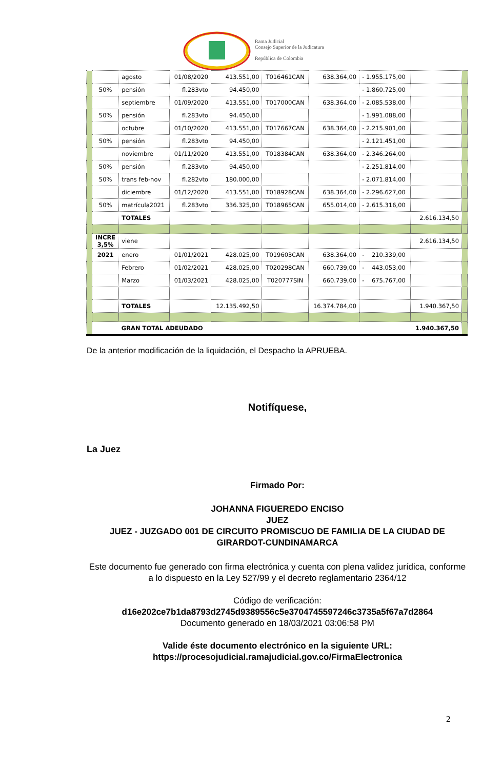Rama Judicial
Consejo Superior de la Judicatura
República de Colombia
| | | agosto | 01/08/2020 | 413.551,00 | T016461CAN | 638.364,00 | - 1.955.175,00 | | |
| | 50% | pensión | fl.283vto | 94.450,00 | | | - 1.860.725,00 | | |
| | | septiembre | 01/09/2020 | 413.551,00 | T017000CAN | 638.364,00 | - 2.085.538,00 | | |
| | 50% | pensión | fl.283vto | 94.450,00 | | | - 1.991.088,00 | | |
| | | octubre | 01/10/2020 | 413.551,00 | T017667CAN | 638.364,00 | - 2.215.901,00 | | |
| | 50% | pensión | fl.283vto | 94.450,00 | | | - 2.121.451,00 | | |
| | | noviembre | 01/11/2020 | 413.551,00 | T018384CAN | 638.364,00 | - 2.346.264,00 | | |
| | 50% | pensión | fl.283vto | 94.450,00 | | | - 2.251.814,00 | | |
| | 50% | trans feb-nov | fl.282vto | 180.000,00 | | | - 2.071.814,00 | | |
| | | diciembre | 01/12/2020 | 413.551,00 | T018928CAN | 638.364,00 | - 2.296.627,00 | | |
| | 50% | matrícula2021 | fl.283vto | 336.325,00 | T018965CAN | 655.014,00 | - 2.615.316,00 | | |
| | | TOTALES | | | | | | 2.616.134,50 | |
| | INCRE 3,5% | viene | | | | | | 2.616.134,50 | |
| | 2021 | enero | 01/01/2021 | 428.025,00 | T019603CAN | 638.364,00 | - 210.339,00 | | |
| | | Febrero | 01/02/2021 | 428.025,00 | T020298CAN | 660.739,00 | - 443.053,00 | | |
| | | Marzo | 01/03/2021 | 428.025,00 | T020777SIN | 660.739,00 | - 675.767,00 | | |
| | | TOTALES | | 12.135.492,50 | | 16.374.784,00 | | 1.940.367,50 | |
| | | GRAN TOTAL ADEUDADO | | | | | | 1.940.367,50 | |
De la anterior modificación de la liquidación, el Despacho la APRUEBA.
Notifíquese,
La Juez
Firmado Por:
JOHANNA FIGUEREDO ENCISO
JUEZ
JUEZ - JUZGADO 001 DE CIRCUITO PROMISCUO DE FAMILIA DE LA CIUDAD DE GIRARDOT-CUNDINAMARCA
Este documento fue generado con firma electrónica y cuenta con plena validez jurídica, conforme a lo dispuesto en la Ley 527/99 y el decreto reglamentario 2364/12
Código de verificación:
d16e202ce7b1da8793d2745d9389556c5e3704745597246c3735a5f67a7d2864
Documento generado en 18/03/2021 03:06:58 PM
Valide éste documento electrónico en la siguiente URL:
https://procesojudicial.ramajudicial.gov.co/FirmaElectronica
2